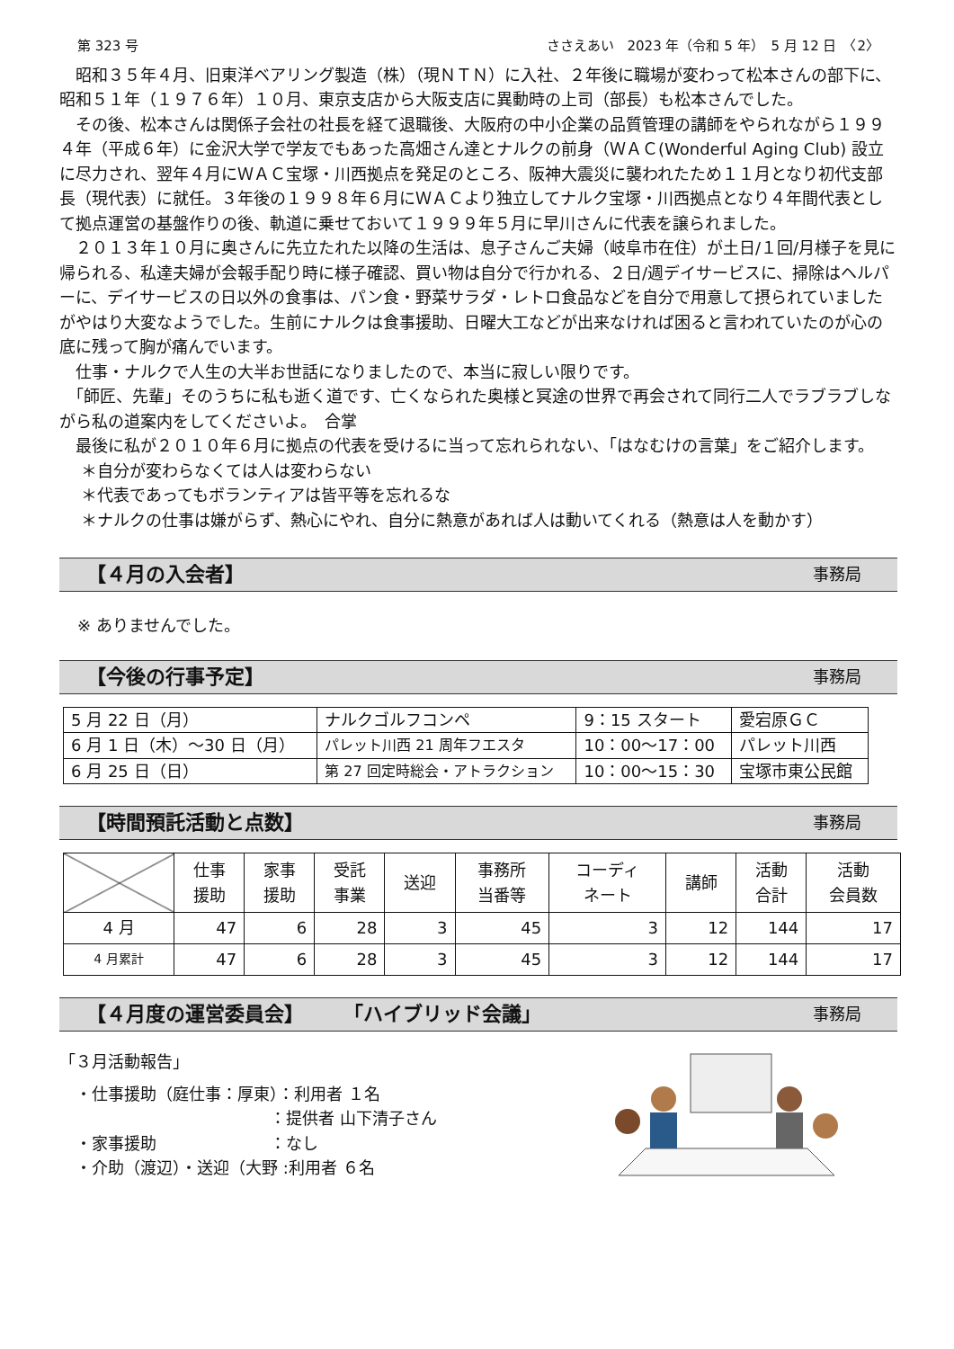第 323 号 ささえあい　2023 年（令和 5 年）　5 月 12 日　〈2〉
　昭和３５年４月、旧東洋ベアリング製造（株）（現ＮＴＮ）に入社、２年後に職場が変わって松本さんの部下に、昭和５１年（１９７６年）１０月、東京支店から大阪支店に異動時の上司（部長）も松本さんでした。
　その後、松本さんは関係子会社の社長を経て退職後、大阪府の中小企業の品質管理の講師をやられながら１９９４年（平成６年）に金沢大学で学友でもあった高畑さん達とナルクの前身（ＷＡＣ(Wonderful Aging Club) 設立に尽力され、翌年４月にＷＡＣ宝塚・川西拠点を発足のところ、阪神大震災に襲われたため１１月となり初代支部長（現代表）に就任。３年後の１９９８年６月にＷＡＣより独立してナルク宝塚・川西拠点となり４年間代表として拠点運営の基盤作りの後、軌道に乗せておいて１９９９年５月に早川さんに代表を譲られました。
　２０１３年１０月に奥さんに先立たれた以降の生活は、息子さんご夫婦（岐阜市在住）が土日/１回/月様子を見に帰られる、私達夫婦が会報手配り時に様子確認、買い物は自分で行かれる、２日/週デイサービスに、掃除はヘルパーに、デイサービスの日以外の食事は、パン食・野菜サラダ・レトロ食品などを自分で用意して摂られていましたがやはり大変なようでした。生前にナルクは食事援助、日曜大工などが出来なければ困ると言われていたのが心の底に残って胸が痛んでいます。
　仕事・ナルクで人生の大半お世話になりましたので、本当に寂しい限りです。
　「師匠、先輩」そのうちに私も逝く道です、亡くなられた奥様と冥途の世界で再会されて同行二人でラブラブしながら私の道案内をしてくださいよ。　合掌
　最後に私が２０１０年６月に拠点の代表を受けるに当って忘れられない、「はなむけの言葉」をご紹介します。
　 ＊自分が変わらなくては人は変わらない
　 ＊代表であってもボランティアは皆平等を忘れるな
　 ＊ナルクの仕事は嫌がらず、熱心にやれ、自分に熱意があれば人は動いてくれる（熱意は人を動かす）
【４月の入会者】 事務局
※ ありませんでした。
【今後の行事予定】 事務局
| 5 月 22 日（月） | ナルクゴルフコンペ | 9：15 スタート | 愛宕原ＧＣ |
| 6 月 1 日（木）～30 日（月） | パレット川西 21 周年フエスタ | 10：00～17：00 | パレット川西 |
| 6 月 25 日（日） | 第 27 回定時総会・アトラクション | 10：00～15：30 | 宝塚市東公民館 |
【時間預託活動と点数】 事務局
| | 仕事 援助 | 家事 援助 | 受託 事業 | 送迎 | 事務所 当番等 | コーディ ネート | 講師 | 活動 合計 | 活動 会員数 |
| --- | --- | --- | --- | --- | --- | --- | --- | --- | --- |
| 4 月 | 47 | 6 | 28 | 3 | 45 | 3 | 12 | 144 | 17 |
| 4 月累計 | 47 | 6 | 28 | 3 | 45 | 3 | 12 | 144 | 17 |
【４月度の運営委員会】　　　「ハイブリッド会議」 事務局
「３月活動報告」
　・仕事援助（庭仕事：厚東）：利用者 １名
　　　　　　　　　　　　　：提供者 山下清子さん
　・家事援助　　　　　　　：なし
　・介助（渡辺）・送迎（大野 :利用者 ６名